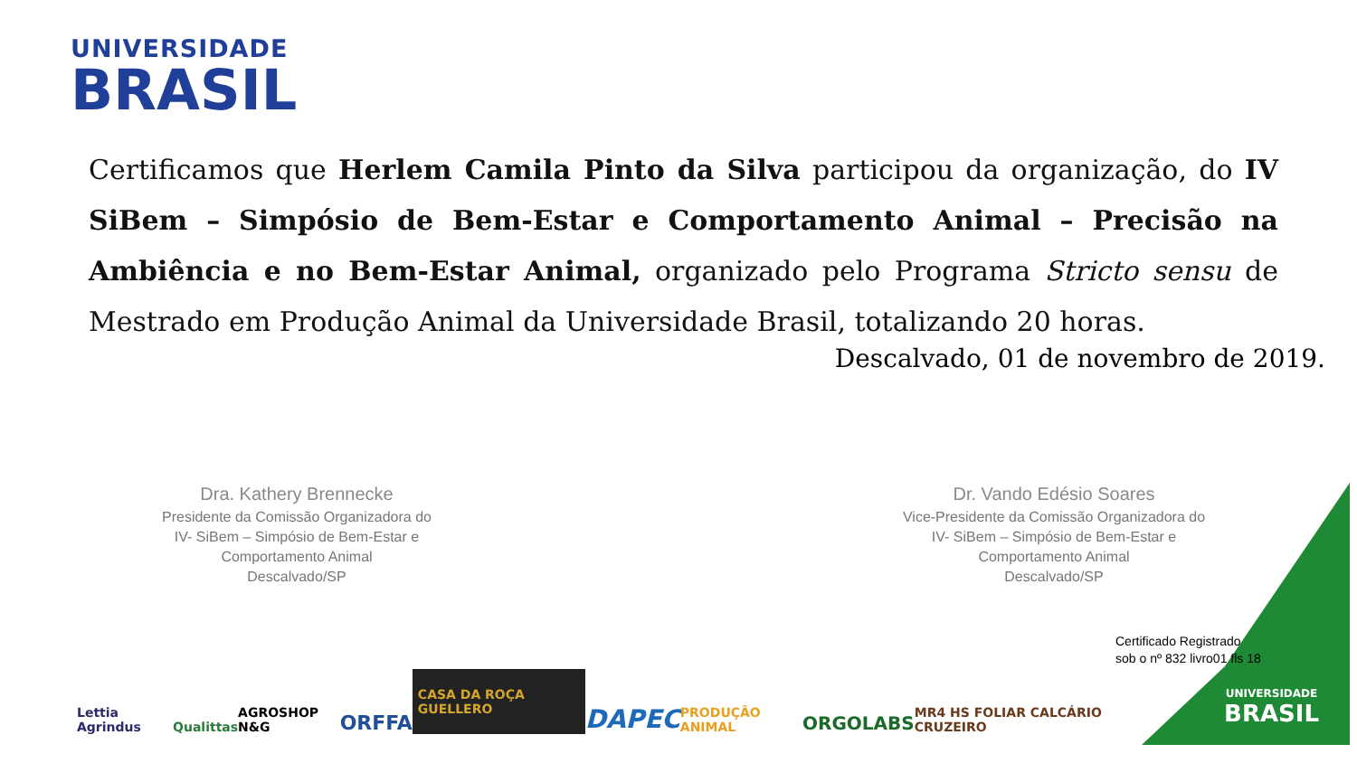UNIVERSIDADE
BRASIL
Certificamos que Herlem Camila Pinto da Silva participou da organização, do IV SiBem – Simpósio de Bem-Estar e Comportamento Animal – Precisão na Ambiência e no Bem-Estar Animal, organizado pelo Programa Stricto sensu de Mestrado em Produção Animal da Universidade Brasil, totalizando 20 horas.
Descalvado, 01 de novembro de 2019.
Dra. Kathery Brennecke
Presidente da Comissão Organizadora do
IV- SiBem – Simpósio de Bem-Estar e
Comportamento Animal
Descalvado/SP
Dr. Vando Edésio Soares
Vice-Presidente da Comissão Organizadora do
IV- SiBem – Simpósio de Bem-Estar e
Comportamento Animal
Descalvado/SP
UNIVERSIDADE
BRASIL
Certificado Registrado
sob o nº 832 livro01 fls 18
Lettia Agrindus Qualittas AGROSHOP N&G ORFFA CASA DA ROÇA GUELLERO DAPEC PRODUÇÃO ANIMAL ORGOLABS MR4 HS FOLIAR CALCÁRIO CRUZEIRO